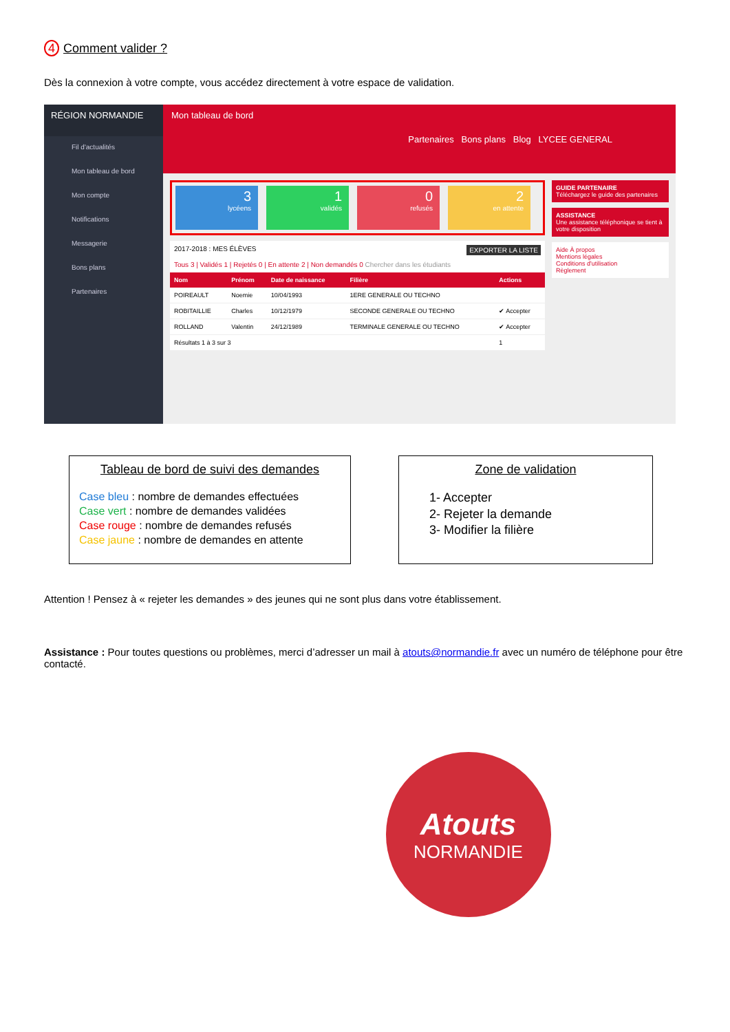4 Comment valider ?
Dès la connexion à votre compte, vous accédez directement à votre espace de validation.
RÉGION NORMANDIE
Fil d'actualités
Mon tableau de bord
Mon compte
Notifications
Messagerie
Bons plans
Partenaires
Mon tableau de bord
Partenaires Bons plans Blog LYCEE GENERAL
3
lycéens
1
validés
0
refusés
2
en attente
2017-2018 : MES ÉLÈVES EXPORTER LA LISTE
Tous 3 | Validés 1 | Rejetés 0 | En attente 2 | Non demandés 0 Chercher dans les étudiants
| Nom | Prénom | Date de naissance | Filière | Actions |
| --- | --- | --- | --- | --- |
| POIREAULT | Noemie | 10/04/1993 | 1ERE GENERALE OU TECHNO | |
| ROBITAILLIE | Charles | 10/12/1979 | SECONDE GENERALE OU TECHNO | ✔ Accepter |
| ROLLAND | Valentin | 24/12/1989 | TERMINALE GENERALE OU TECHNO | ✔ Accepter |
| Résultats 1 à 3 sur 3 | | | | 1 |
GUIDE PARTENAIRE
Téléchargez le guide des partenaires
ASSISTANCE
Une assistance téléphonique se tient à votre disposition
Aide À propos
Mentions légales
Conditions d'utilisation
Règlement
Tableau de bord de suivi des demandes
Case bleu : nombre de demandes effectuées
Case vert : nombre de demandes validées
Case rouge : nombre de demandes refusés
Case jaune : nombre de demandes en attente
Zone de validation
1- Accepter
2- Rejeter la demande
3- Modifier la filière
Attention ! Pensez à « rejeter les demandes » des jeunes qui ne sont plus dans votre établissement.
Assistance : Pour toutes questions ou problèmes, merci d’adresser un mail à atouts@normandie.fr avec un numéro de téléphone pour être contacté.
Atouts
NORMANDIE